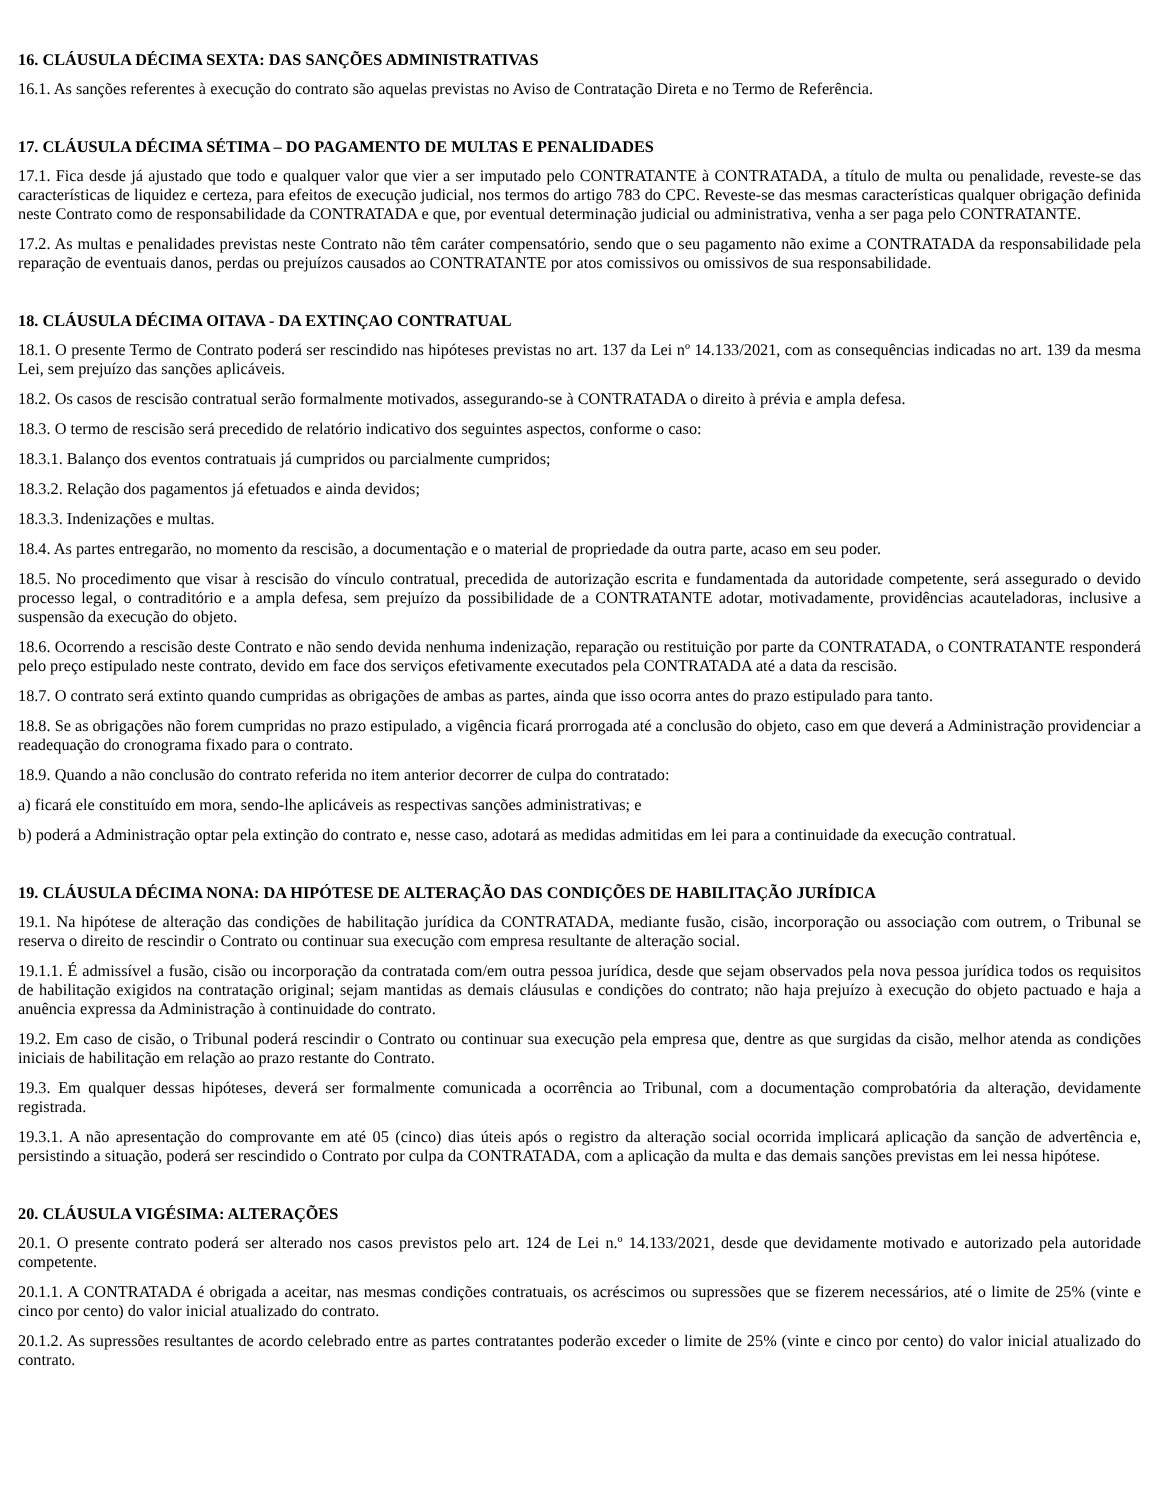16. CLÁUSULA DÉCIMA SEXTA: DAS SANÇÕES ADMINISTRATIVAS
16.1. As sanções referentes à execução do contrato são aquelas previstas no Aviso de Contratação Direta e no Termo de Referência.
17. CLÁUSULA DÉCIMA SÉTIMA – DO PAGAMENTO DE MULTAS E PENALIDADES
17.1. Fica desde já ajustado que todo e qualquer valor que vier a ser imputado pelo CONTRATANTE à CONTRATADA, a título de multa ou penalidade, reveste-se das características de liquidez e certeza, para efeitos de execução judicial, nos termos do artigo 783 do CPC. Reveste-se das mesmas características qualquer obrigação definida neste Contrato como de responsabilidade da CONTRATADA e que, por eventual determinação judicial ou administrativa, venha a ser paga pelo CONTRATANTE.
17.2. As multas e penalidades previstas neste Contrato não têm caráter compensatório, sendo que o seu pagamento não exime a CONTRATADA da responsabilidade pela reparação de eventuais danos, perdas ou prejuízos causados ao CONTRATANTE por atos comissivos ou omissivos de sua responsabilidade.
18. CLÁUSULA DÉCIMA OITAVA - DA EXTINÇAO CONTRATUAL
18.1. O presente Termo de Contrato poderá ser rescindido nas hipóteses previstas no art. 137 da Lei nº 14.133/2021, com as consequências indicadas no art. 139 da mesma Lei, sem prejuízo das sanções aplicáveis.
18.2. Os casos de rescisão contratual serão formalmente motivados, assegurando-se à CONTRATADA o direito à prévia e ampla defesa.
18.3. O termo de rescisão será precedido de relatório indicativo dos seguintes aspectos, conforme o caso:
18.3.1. Balanço dos eventos contratuais já cumpridos ou parcialmente cumpridos;
18.3.2. Relação dos pagamentos já efetuados e ainda devidos;
18.3.3. Indenizações e multas.
18.4. As partes entregarão, no momento da rescisão, a documentação e o material de propriedade da outra parte, acaso em seu poder.
18.5. No procedimento que visar à rescisão do vínculo contratual, precedida de autorização escrita e fundamentada da autoridade competente, será assegurado o devido processo legal, o contraditório e a ampla defesa, sem prejuízo da possibilidade de a CONTRATANTE adotar, motivadamente, providências acauteladoras, inclusive a suspensão da execução do objeto.
18.6. Ocorrendo a rescisão deste Contrato e não sendo devida nenhuma indenização, reparação ou restituição por parte da CONTRATADA, o CONTRATANTE responderá pelo preço estipulado neste contrato, devido em face dos serviços efetivamente executados pela CONTRATADA até a data da rescisão.
18.7. O contrato será extinto quando cumpridas as obrigações de ambas as partes, ainda que isso ocorra antes do prazo estipulado para tanto.
18.8. Se as obrigações não forem cumpridas no prazo estipulado, a vigência ficará prorrogada até a conclusão do objeto, caso em que deverá a Administração providenciar a readequação do cronograma fixado para o contrato.
18.9. Quando a não conclusão do contrato referida no item anterior decorrer de culpa do contratado:
a) ficará ele constituído em mora, sendo-lhe aplicáveis as respectivas sanções administrativas; e
b) poderá a Administração optar pela extinção do contrato e, nesse caso, adotará as medidas admitidas em lei para a continuidade da execução contratual.
19. CLÁUSULA DÉCIMA NONA: DA HIPÓTESE DE ALTERAÇÃO DAS CONDIÇÕES DE HABILITAÇÃO JURÍDICA
19.1. Na hipótese de alteração das condições de habilitação jurídica da CONTRATADA, mediante fusão, cisão, incorporação ou associação com outrem, o Tribunal se reserva o direito de rescindir o Contrato ou continuar sua execução com empresa resultante de alteração social.
19.1.1. É admissível a fusão, cisão ou incorporação da contratada com/em outra pessoa jurídica, desde que sejam observados pela nova pessoa jurídica todos os requisitos de habilitação exigidos na contratação original; sejam mantidas as demais cláusulas e condições do contrato; não haja prejuízo à execução do objeto pactuado e haja a anuência expressa da Administração à continuidade do contrato.
19.2. Em caso de cisão, o Tribunal poderá rescindir o Contrato ou continuar sua execução pela empresa que, dentre as que surgidas da cisão, melhor atenda as condições iniciais de habilitação em relação ao prazo restante do Contrato.
19.3. Em qualquer dessas hipóteses, deverá ser formalmente comunicada a ocorrência ao Tribunal, com a documentação comprobatória da alteração, devidamente registrada.
19.3.1. A não apresentação do comprovante em até 05 (cinco) dias úteis após o registro da alteração social ocorrida implicará aplicação da sanção de advertência e, persistindo a situação, poderá ser rescindido o Contrato por culpa da CONTRATADA, com a aplicação da multa e das demais sanções previstas em lei nessa hipótese.
20. CLÁUSULA VIGÉSIMA: ALTERAÇÕES
20.1. O presente contrato poderá ser alterado nos casos previstos pelo art. 124 de Lei n.º 14.133/2021, desde que devidamente motivado e autorizado pela autoridade competente.
20.1.1. A CONTRATADA é obrigada a aceitar, nas mesmas condições contratuais, os acréscimos ou supressões que se fizerem necessários, até o limite de 25% (vinte e cinco por cento) do valor inicial atualizado do contrato.
20.1.2. As supressões resultantes de acordo celebrado entre as partes contratantes poderão exceder o limite de 25% (vinte e cinco por cento) do valor inicial atualizado do contrato.